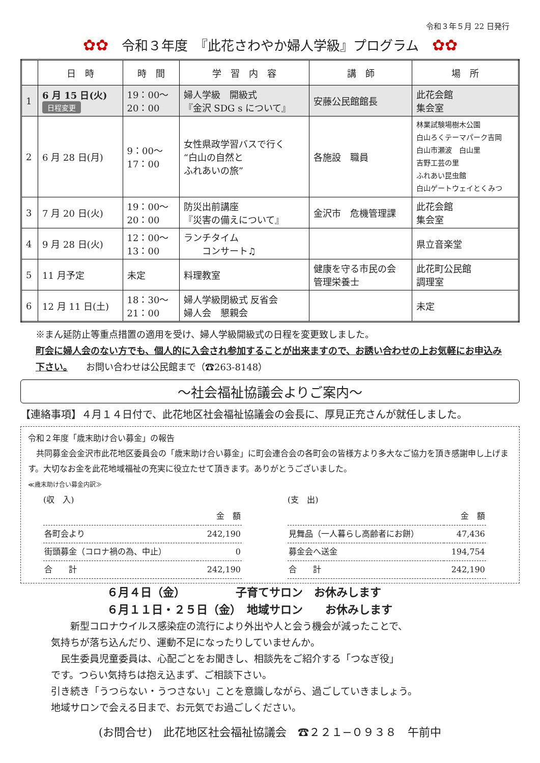令和３年５月 22 日発行
✿✿　令和３年度　『此花さわやか婦人学級』プログラム　✿✿
| | 日 時 | 時 間 | 学 習 内 容 | 講 師 | 場 所 |
| --- | --- | --- | --- | --- | --- |
| 1 | 6 月 15 日(火) 日程変更 | 19：00〜 20：00 | 婦人学級 開級式 『金沢 SDG s について』 | 安藤公民館館長 | 此花会館 集会室 |
| 2 | 6 月 28 日(月) | 9：00〜 17：00 | 女性県政学習バスで行く “白山の自然と ふれあいの旅” | 各施設 職員 | 林業試験場樹木公園 白山ろくテーマパーク吉岡 白山市瀬波 白山里 吉野工芸の里 ふれあい昆虫館 白山ゲートウェイとくみつ |
| 3 | 7 月 20 日(火) | 19：00〜 20：00 | 防災出前講座 『災害の備えについて』 | 金沢市 危機管理課 | 此花会館 集会室 |
| 4 | 9 月 28 日(火) | 12：00〜 13：00 | ランチタイム コンサート♫ | | 県立音楽堂 |
| 5 | 11 月予定 | 未定 | 料理教室 | 健康を守る市民の会 管理栄養士 | 此花町公民館 調理室 |
| 6 | 12 月 11 日(土) | 18：30〜 21：00 | 婦人学級閉級式 反省会 婦人会 懇親会 | | 未定 |
※まん延防止等重点措置の適用を受け、婦人学級開級式の日程を変更致しました。
町会に婦人会のない方でも、個人的に入会され参加することが出来ますので、お誘い合わせの上お気軽にお申込み下さい。　　お問い合わせは公民館まで（☎263-8148）
〜社会福祉協議会よりご案内〜
【連絡事項】４月１４日付で、此花地区社会福祉協議会の会長に、厚見正充さんが就任しました。
令和２年度「歳末助け合い募金」の報告
　共同募金会金沢市此花地区委員会の「歳末助け合い募金」に町会連合会の各町会の皆様方より多大なご協力を頂き感謝申し上げます。大切なお金を此花地域福祉の充実に役立たせて頂きます。ありがとうございました。
≪歳末助け合い募金内訳≫
(収　入)
| | 金 額 |
| 各町会より | 242,190 |
| 街頭募金（コロナ禍の為、中止） | 0 |
| 合 計 | 242,190 |
(支　出)
| | 金 額 |
| 見舞品（一人暮らし高齢者にお餅） | 47,436 |
| 募金会へ送金 | 194,754 |
| 合 計 | 242,190 |
６月４日（金）　　　　　子育てサロン　お休みします
６月１１日・２５日（金）　地域サロン　　お休みします
　　新型コロナウイルス感染症の流行により外出や人と会う機会が減ったことで、
気持ちが落ち込んだり、運動不足になったりしていませんか。
　民生委員児童委員は、心配ごとをお聞きし、相談先をご紹介する「つなぎ役」
です。つらい気持ちは抱え込まず、ご相談下さい。
引き続き「うつらない・うつさない」ことを意識しながら、過ごしていきましょう。
地域サロンで会える日まで、お元気でお過ごしください。
(お問合せ)　此花地区社会福祉協議会　☎２２１−０９３８　午前中